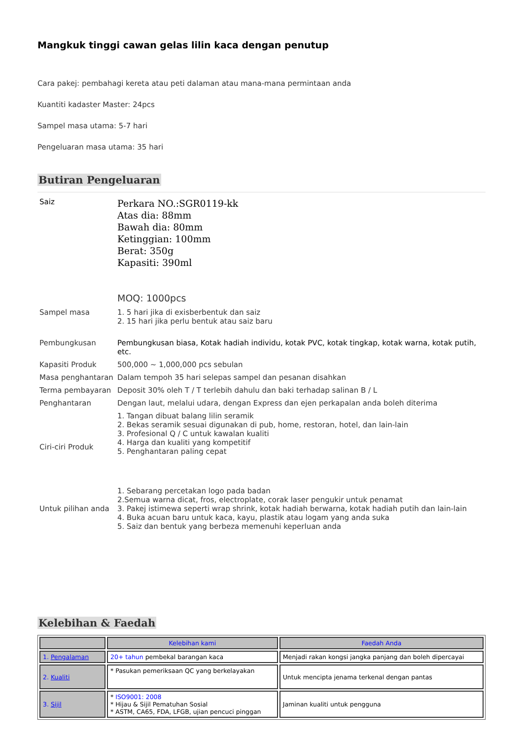Mangkuk tinggi cawan gelas lilin kaca dengan penutup
Cara pakej: pembahagi kereta atau peti dalaman atau mana-mana permintaan anda
Kuantiti kadaster Master: 24pcs
Sampel masa utama: 5-7 hari
Pengeluaran masa utama: 35 hari
Butiran Pengeluaran
| Saiz | Perkara NO.:SGR0119-kk Atas dia: 88mm Bawah dia: 80mm Ketinggian: 100mm Berat: 350g Kapasiti: 390ml MOQ: 1000pcs |
| Sampel masa | 1. 5 hari jika di exisberbentuk dan saiz 2. 15 hari jika perlu bentuk atau saiz baru |
| Pembungkusan | Pembungkusan biasa, Kotak hadiah individu, kotak PVC, kotak tingkap, kotak warna, kotak putih, etc. |
| Kapasiti Produk | 500,000 ~ 1,000,000 pcs sebulan |
| Masa penghantaran | Dalam tempoh 35 hari selepas sampel dan pesanan disahkan |
| Terma pembayaran | Deposit 30% oleh T / T terlebih dahulu dan baki terhadap salinan B / L |
| Penghantaran | Dengan laut, melalui udara, dengan Express dan ejen perkapalan anda boleh diterima |
| Ciri-ciri Produk | 1. Tangan dibuat balang lilin seramik 2. Bekas seramik sesuai digunakan di pub, home, restoran, hotel, dan lain-lain 3. Profesional Q / C untuk kawalan kualiti 4. Harga dan kualiti yang kompetitif 5. Penghantaran paling cepat |
| Untuk pilihan anda | 1. Sebarang percetakan logo pada badan 2.Semua warna dicat, fros, electroplate, corak laser pengukir untuk penamat 3. Pakej istimewa seperti wrap shrink, kotak hadiah berwarna, kotak hadiah putih dan lain-lain 4. Buka acuan baru untuk kaca, kayu, plastik atau logam yang anda suka 5. Saiz dan bentuk yang berbeza memenuhi keperluan anda |
Kelebihan & Faedah
| | Kelebihan kami | Faedah Anda |
| --- | --- | --- |
| 1. Pengalaman | 20+ tahun pembekal barangan kaca | Menjadi rakan kongsi jangka panjang dan boleh dipercayai |
| 2. Kualiti | * Pasukan pemeriksaan QC yang berkelayakan | Untuk mencipta jenama terkenal dengan pantas |
| 3. Sijil | * ISO9001: 2008 * Hijau & Sijil Pematuhan Sosial * ASTM, CA65, FDA, LFGB, ujian pencuci pinggan | Jaminan kualiti untuk pengguna |